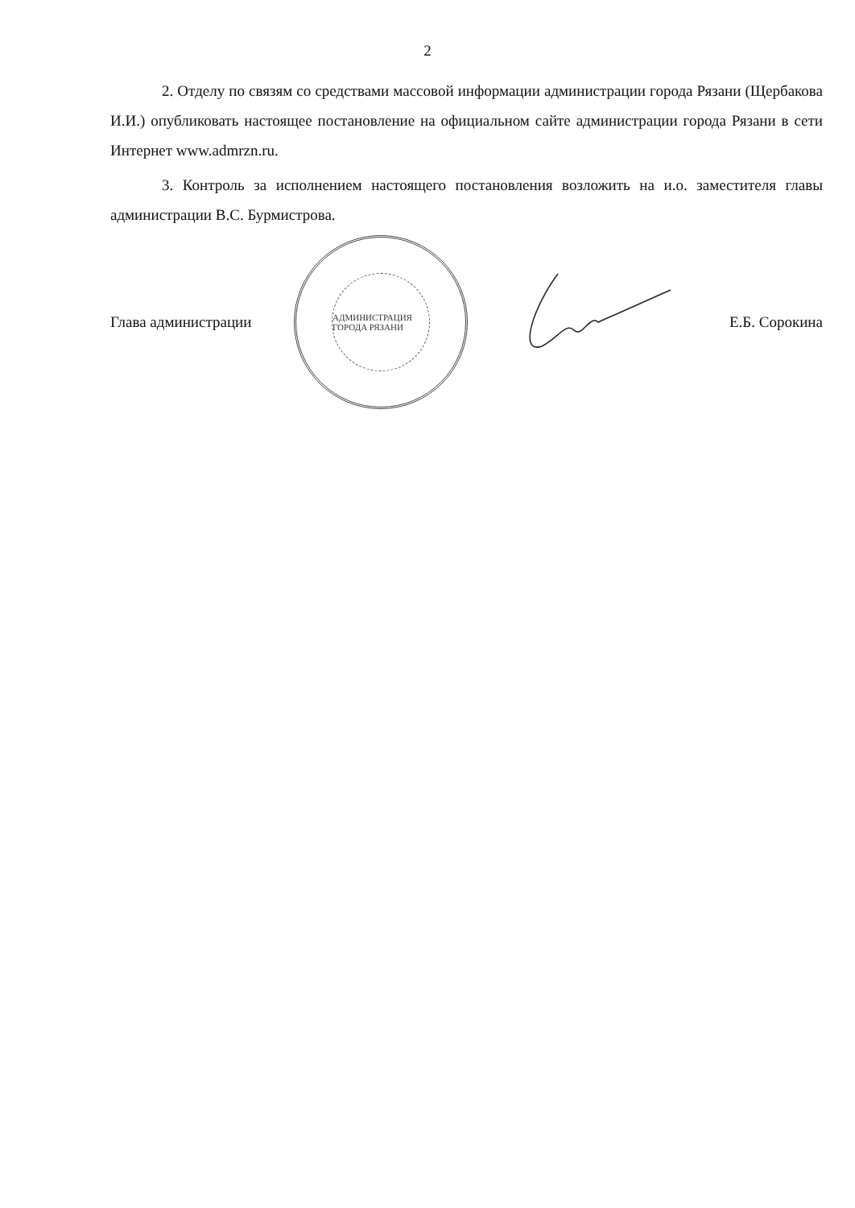2
2. Отделу по связям со средствами массовой информации администрации города Рязани (Щербакова И.И.) опубликовать настоящее постановление на официальном сайте администрации города Рязани в сети Интернет www.admrzn.ru.
3. Контроль за исполнением настоящего постановления возложить на и.о. заместителя главы администрации В.С. Бурмистрова.
Глава администрации
АДМИНИСТРАЦИЯ ГОРОДА РЯЗАНИ
Е.Б. Сорокина